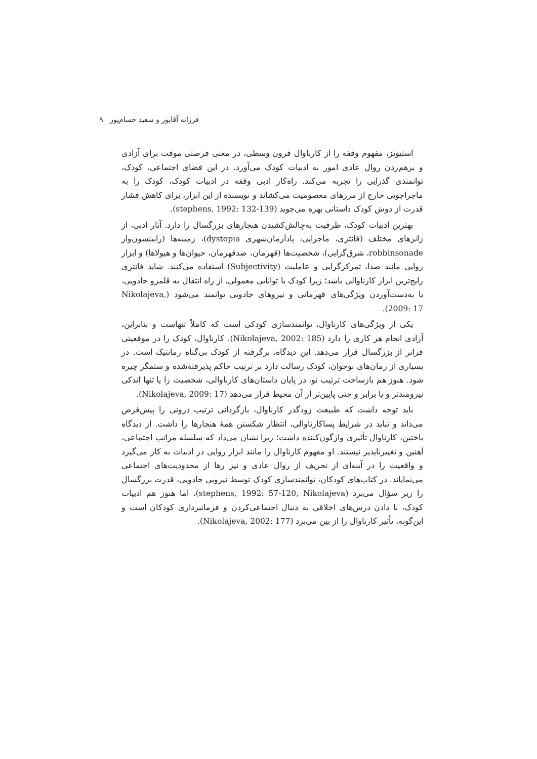فرزانه آقاپور و سعید حسام‌پور ۹
استیونز، مفهوم وقفه را از کارناوال قرون وسطی، در معنی فرصتی موقت برای آزادی و برهم‌زدن روال عادی امور به ادبیات کودک می‌آورد. در این فضای اجتماعی، کودک، توانمندی گذرایی را تجربه می‌کند. راه‌کار ادبی وقفه در ادبیات کودک، کودک را به ماجراجویی خارج از مرزهای معصومیت می‌کشاند و نویسنده از این ابزار، برای کاهش فشار قدرت از دوش کودک داستانی بهره می‌جوید (stephens, 1992: 132-139).
بهترین ادبیات کودک، ظرفیت به‌چالش‌کشیدن هنجارهای بزرگسال را دارد. آثار ادبی، از ژانرهای مختلف (فانتزی، ماجرایی، پادآرمان‌شهری dystopia)، زمینه‌ها (رابینسون‌وار robbinsonade، شرق‌گرایی)، شخصیت‌ها (قهرمان، ضدقهرمان، حیوان‌ها و هیولاها) و ابزار روایی مانند صدا، تمرکزگرایی و عاملیت (Subjectivity) استفاده می‌کنند. شاید فانتزی رایج‌ترین ابزار کارناوالی باشد؛ زیرا کودک با توانایی معمولی، از راه انتقال به قلمرو جادویی، با به‌دست‌آوردن ویژگی‌های قهرمانی و نیروهای جادویی توانمند می‌شود (Nikolajeva, 2009: 17).
یکی از ویژگی‌های کارناوال، توانمندسازی کودکی است که کاملاً تنهاست و بنابراین، آزادی انجام هر کاری را دارد (Nikolajeva, 2002: 185). کارناوال، کودک را در موقعیتی فراتر از بزرگسال قرار می‌دهد. این دیدگاه، برگرفته از کودک بی‌گناه رمانتیک است. در بسیاری از رمان‌های نوجوان، کودک رسالت دارد بر ترتیب حاکم پذیرفته‌شده و ستمگر چیره شود. هنوز هم بازساخت ترتیب نو، در پایان داستان‌های کارناوالی، شخصیت را یا تنها اندکی نیرومندتر و یا برابر و حتی پایین‌تر از آن محیط قرار می‌دهد (Nikolajeva, 2009: 17).
باید توجه داشت که طبیعت زودگذر کارناوال، بازگردانی ترتیب درونی را پیش‌فرض می‌داند و نباید در شرایط پساکارناوالی، انتظار شکستن همهٔ هنجارها را داشت. از دیدگاه باختین، کارناوال تأثیری واژگون‌کننده داشت؛ زیرا نشان می‌داد که سلسله مراتب اجتماعی، آهنین و تغییرناپذیر نیستند. او مفهوم کارناوال را مانند ابزار روایی در ادبیات به کار می‌گیرد و واقعیت را در آینه‌ای از تحریف از روال عادی و نیز رها از محدودیت‌های اجتماعی می‌نمایاند. در کتاب‌های کودکان، توانمندسازی کودک توسط نیرویی جادویی، قدرت بزرگسال را زیر سؤال می‌برد (stephens, 1992: 57-120, Nikolajeva)، اما هنوز هم ادبیات کودک، با دادن درس‌های اخلاقی به دنبال اجتماعی‌کردن و فرمانبرداری کودکان است و این‌گونه، تأثیر کارناوال را از بین می‌برد (Nikolajeva, 2002: 177).